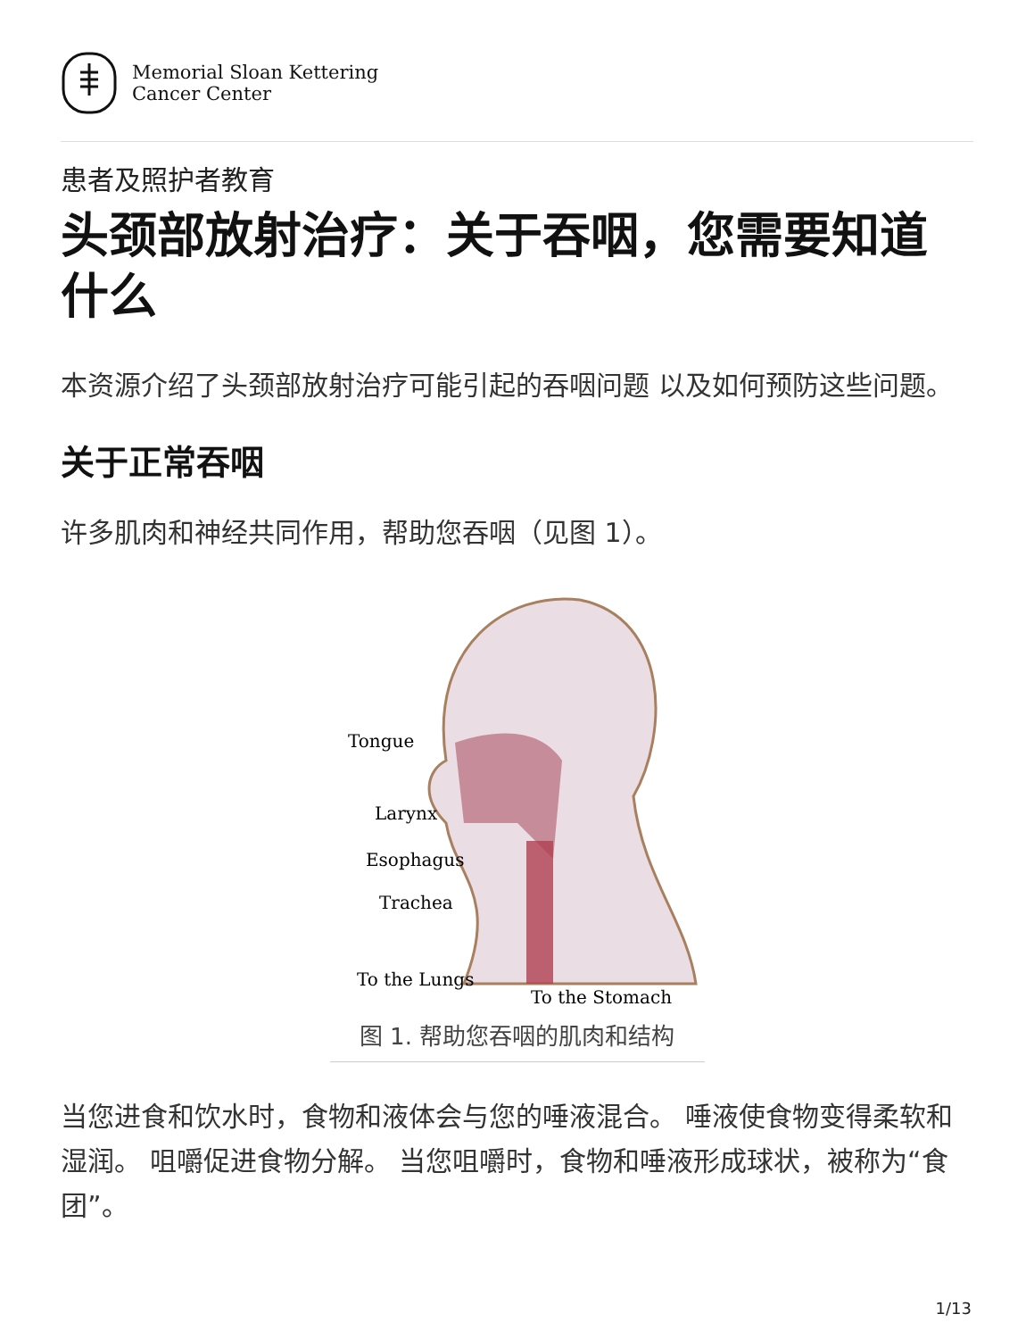Memorial Sloan Kettering
Cancer Center
患者及照护者教育
头颈部放射治疗：关于吞咽，您需要知道什么
本资源介绍了头颈部放射治疗可能引起的吞咽问题 以及如何预防这些问题。
关于正常吞咽
许多肌肉和神经共同作用，帮助您吞咽（见图 1）。
Tongue
Larynx
Esophagus
Trachea
To the Lungs
To the Stomach
图 1. 帮助您吞咽的肌肉和结构
当您进食和饮水时，食物和液体会与您的唾液混合。 唾液使食物变得柔软和湿润。 咀嚼促进食物分解。 当您咀嚼时，食物和唾液形成球状，被称为“食团”。
1/13